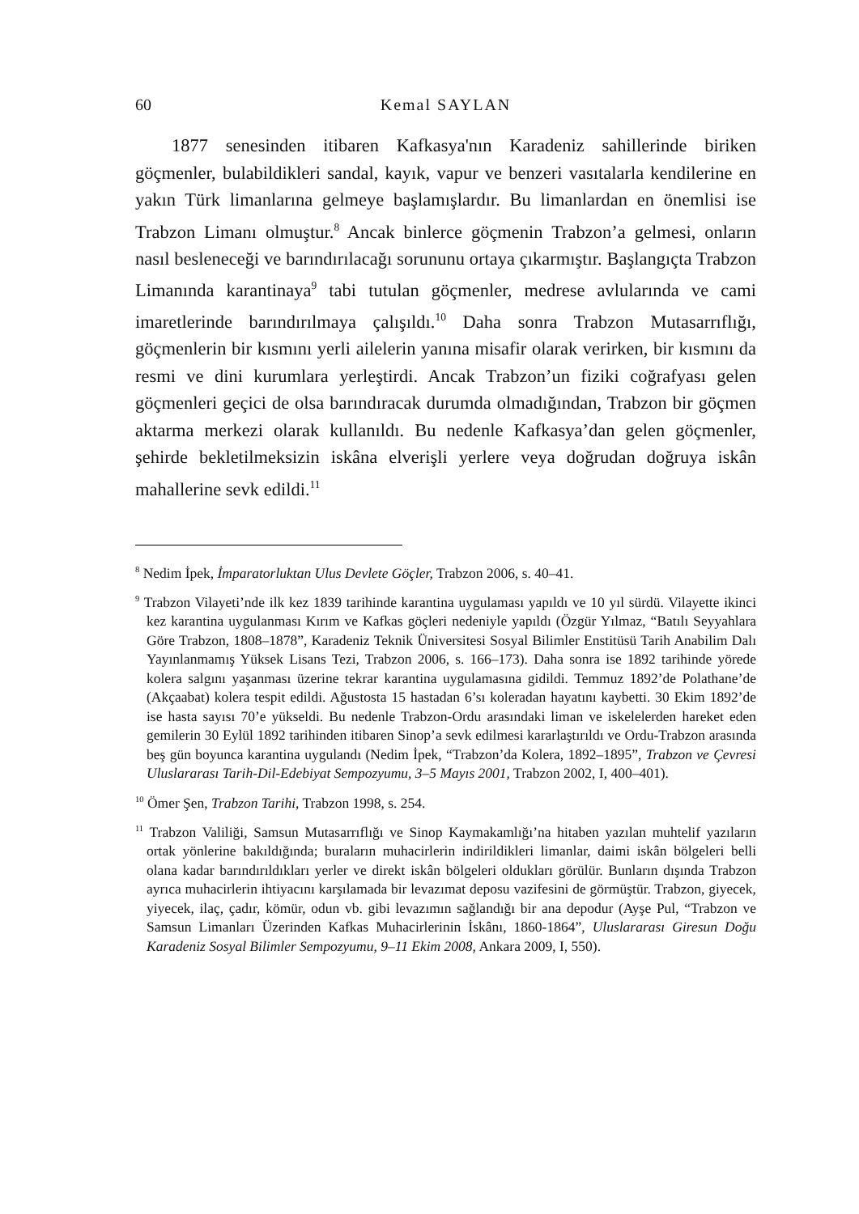60 Kemal SAYLAN
1877 senesinden itibaren Kafkasya'nın Karadeniz sahillerinde biriken göçmenler, bulabildikleri sandal, kayık, vapur ve benzeri vasıtalarla kendilerine en yakın Türk limanlarına gelmeye başlamışlardır. Bu limanlardan en önemlisi ise Trabzon Limanı olmuştur.<sup>8</sup> Ancak binlerce göçmenin Trabzon’a gelmesi, onların nasıl besleneceği ve barındırılacağı sorununu ortaya çıkarmıştır. Başlangıçta Trabzon Limanında karantinaya<sup>9</sup> tabi tutulan göçmenler, medrese avlularında ve cami imaretlerinde barındırılmaya çalışıldı.<sup>10</sup> Daha sonra Trabzon Mutasarrıflığı, göçmenlerin bir kısmını yerli ailelerin yanına misafir olarak verirken, bir kısmını da resmi ve dini kurumlara yerleştirdi. Ancak Trabzon’un fiziki coğrafyası gelen göçmenleri geçici de olsa barındıracak durumda olmadığından, Trabzon bir göçmen aktarma merkezi olarak kullanıldı. Bu nedenle Kafkasya’dan gelen göçmenler, şehirde bekletilmeksizin iskâna elverişli yerlere veya doğrudan doğruya iskân mahallerine sevk edildi.<sup>11</sup>
<sup>8</sup> Nedim İpek, İmparatorluktan Ulus Devlete Göçler, Trabzon 2006, s. 40–41.
<sup>9</sup> Trabzon Vilayeti’nde ilk kez 1839 tarihinde karantina uygulaması yapıldı ve 10 yıl sürdü. Vilayette ikinci kez karantina uygulanması Kırım ve Kafkas göçleri nedeniyle yapıldı (Özgür Yılmaz, “Batılı Seyyahlara Göre Trabzon, 1808–1878”, Karadeniz Teknik Üniversitesi Sosyal Bilimler Enstitüsü Tarih Anabilim Dalı Yayınlanmamış Yüksek Lisans Tezi, Trabzon 2006, s. 166–173). Daha sonra ise 1892 tarihinde yörede kolera salgını yaşanması üzerine tekrar karantina uygulamasına gidildi. Temmuz 1892’de Polathane’de (Akçaabat) kolera tespit edildi. Ağustosta 15 hastadan 6’sı koleradan hayatını kaybetti. 30 Ekim 1892’de ise hasta sayısı 70’e yükseldi. Bu nedenle Trabzon-Ordu arasındaki liman ve iskelelerden hareket eden gemilerin 30 Eylül 1892 tarihinden itibaren Sinop’a sevk edilmesi kararlaştırıldı ve Ordu-Trabzon arasında beş gün boyunca karantina uygulandı (Nedim İpek, “Trabzon’da Kolera, 1892–1895”, Trabzon ve Çevresi Uluslararası Tarih-Dil-Edebiyat Sempozyumu, 3–5 Mayıs 2001, Trabzon 2002, I, 400–401).
<sup>10</sup> Ömer Şen, Trabzon Tarihi, Trabzon 1998, s. 254.
<sup>11</sup> Trabzon Valiliği, Samsun Mutasarrıflığı ve Sinop Kaymakamlığı’na hitaben yazılan muhtelif yazıların ortak yönlerine bakıldığında; buraların muhacirlerin indirildikleri limanlar, daimi iskân bölgeleri belli olana kadar barındırıldıkları yerler ve direkt iskân bölgeleri oldukları görülür. Bunların dışında Trabzon ayrıca muhacirlerin ihtiyacını karşılamada bir levazımat deposu vazifesini de görmüştür. Trabzon, giyecek, yiyecek, ilaç, çadır, kömür, odun vb. gibi levazımın sağlandığı bir ana depodur (Ayşe Pul, “Trabzon ve Samsun Limanları Üzerinden Kafkas Muhacirlerinin İskânı, 1860-1864”, Uluslararası Giresun Doğu Karadeniz Sosyal Bilimler Sempozyumu, 9–11 Ekim 2008, Ankara 2009, I, 550).